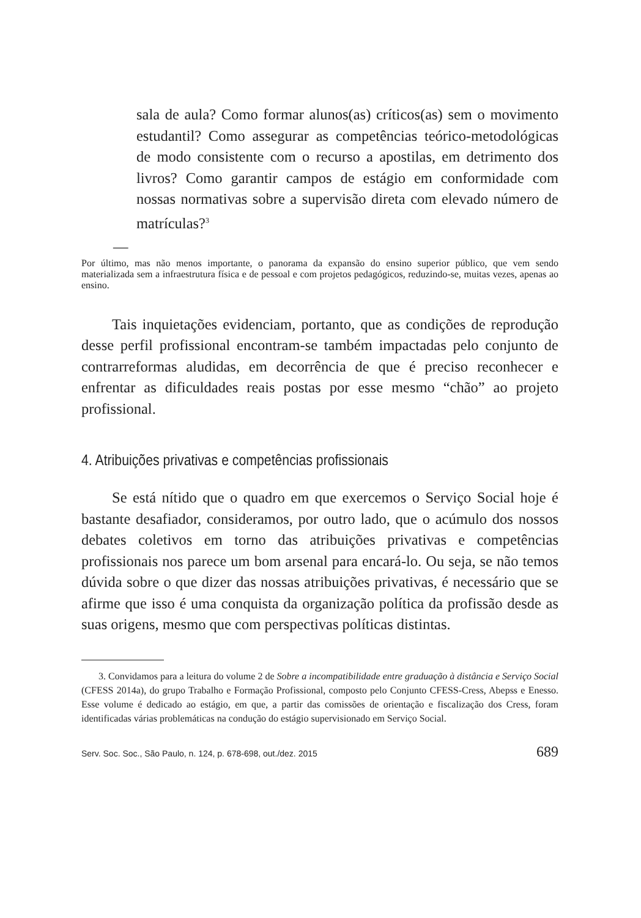sala de aula? Como formar alunos(as) críticos(as) sem o movimento estudantil? Como assegurar as competências teórico-metodológicas de modo consistente com o recurso a apostilas, em detrimento dos livros? Como garantir campos de estágio em conformidade com nossas normativas sobre a supervisão direta com elevado número de matrículas?<sup>3</sup>
—
Por último, mas não menos importante, o panorama da expansão do ensino superior público, que vem sendo materializada sem a infraestrutura física e de pessoal e com projetos pedagógicos, reduzindo-se, muitas vezes, apenas ao ensino.
Tais inquietações evidenciam, portanto, que as condições de reprodução desse perfil profissional encontram-se também impactadas pelo conjunto de contrarreformas aludidas, em decorrência de que é preciso reconhecer e enfrentar as dificuldades reais postas por esse mesmo “chão” ao projeto profissional.
4. Atribuições privativas e competências profissionais
Se está nítido que o quadro em que exercemos o Serviço Social hoje é bastante desafiador, consideramos, por outro lado, que o acúmulo dos nossos debates coletivos em torno das atribuições privativas e competências profissionais nos parece um bom arsenal para encará-lo. Ou seja, se não temos dúvida sobre o que dizer das nossas atribuições privativas, é necessário que se afirme que isso é uma conquista da organização política da profissão desde as suas origens, mesmo que com perspectivas políticas distintas.
3. Convidamos para a leitura do volume 2 de Sobre a incompatibilidade entre graduação à distância e Serviço Social (CFESS 2014a), do grupo Trabalho e Formação Profissional, composto pelo Conjunto CFESS-Cress, Abepss e Enesso. Esse volume é dedicado ao estágio, em que, a partir das comissões de orientação e fiscalização dos Cress, foram identificadas várias problemáticas na condução do estágio supervisionado em Serviço Social.
Serv. Soc. Soc., São Paulo, n. 124, p. 678-698, out./dez. 2015 689